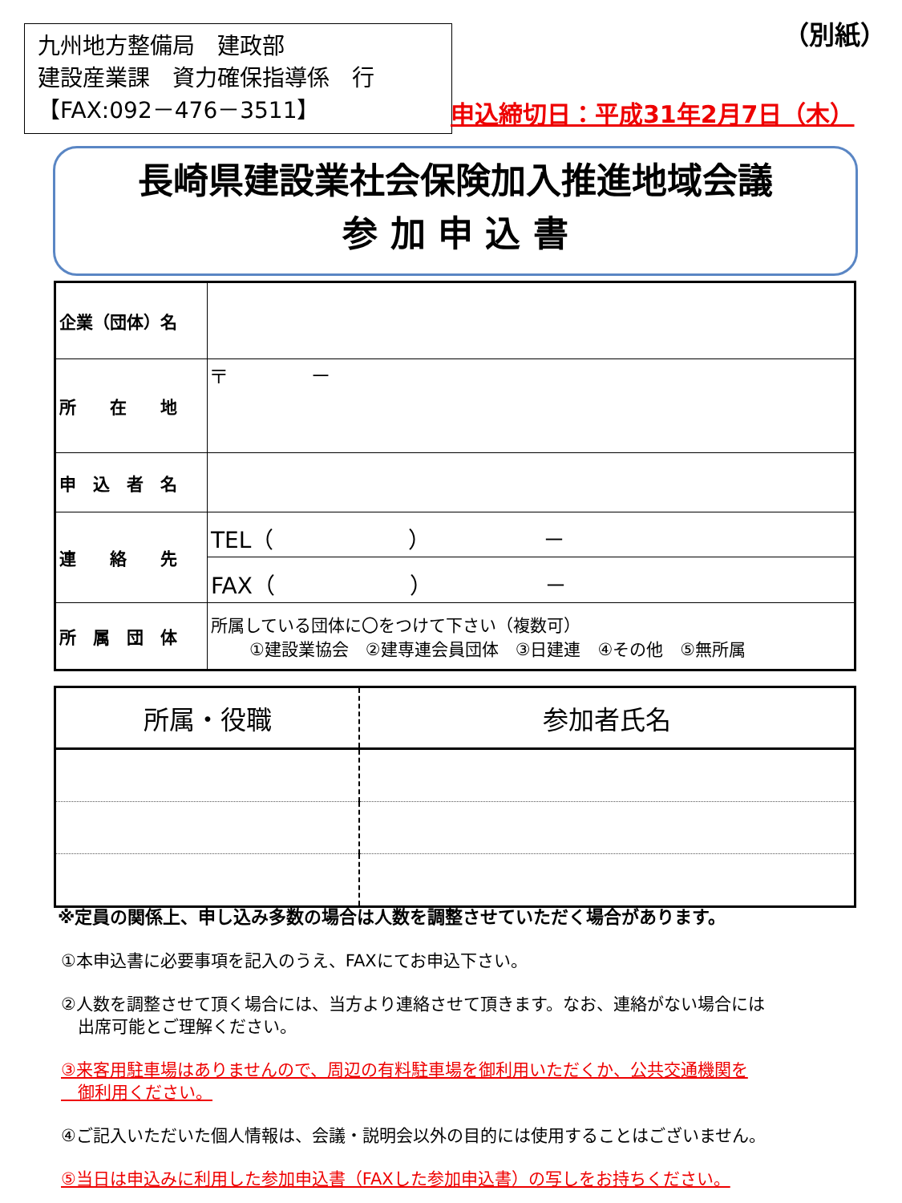九州地方整備局　建政部
建設産業課　資力確保指導係　行
【FAX:092－476－3511】
（別紙）
申込締切日：平成31年2月7日（木）
長崎県建設業社会保険加入推進地域会議
参 加 申 込 書
| 企業（団体）名 | |
| 所 在 地 | 〒 － |
| 申 込 者 名 | |
| 連 絡 先 | TEL（ ） － |
| | FAX（ ） － |
| 所 属 団 体 | 所属している団体に〇をつけて下さい（複数可） ①建設業協会 ②建専連会員団体 ③日建連 ④その他 ⑤無所属 |
| 所属・役職 | 参加者氏名 |
| --- | --- |
※定員の関係上、申し込み多数の場合は人数を調整させていただく場合があります。
①本申込書に必要事項を記入のうえ、FAXにてお申込下さい。
②人数を調整させて頂く場合には、当方より連絡させて頂きます。なお、連絡がない場合には
　出席可能とご理解ください。
③来客用駐車場はありませんので、周辺の有料駐車場を御利用いただくか、公共交通機関を
　御利用ください。
④ご記入いただいた個人情報は、会議・説明会以外の目的には使用することはございません。
⑤当日は申込みに利用した参加申込書（FAXした参加申込書）の写しをお持ちください。